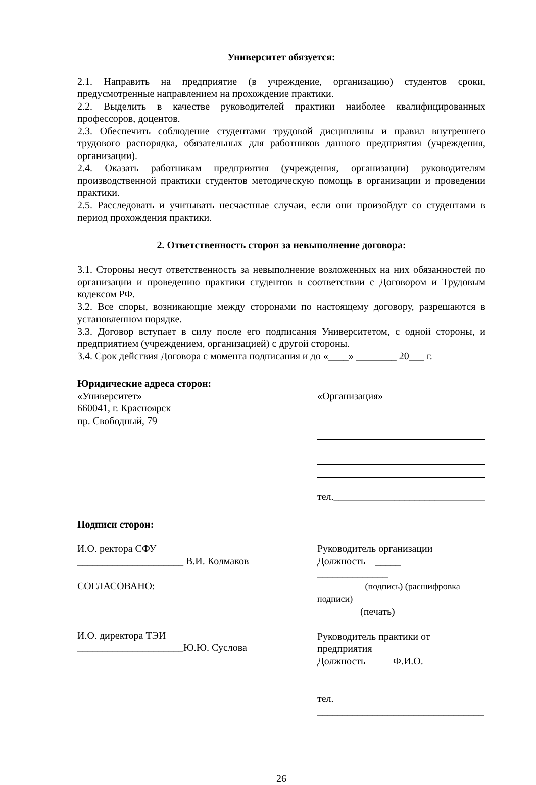Университет обязуется:
2.1. Направить на предприятие (в учреждение, организацию) студентов сроки, предусмотренные направлением на прохождение практики.
2.2. Выделить в качестве руководителей практики наиболее квалифицированных профессоров, доцентов.
2.3. Обеспечить соблюдение студентами трудовой дисциплины и правил внутреннего трудового распорядка, обязательных для работников данного предприятия (учреждения, организации).
2.4. Оказать работникам предприятия (учреждения, организации) руководителям производственной практики студентов методическую помощь в организации и проведении практики.
2.5. Расследовать и учитывать несчастные случаи, если они произойдут со студентами в период прохождения практики.
2. Ответственность сторон за невыполнение договора:
3.1. Стороны несут ответственность за невыполнение возложенных на них обязанностей по организации и проведению практики студентов в соответствии с Договором и Трудовым кодексом РФ.
3.2. Все споры, возникающие между сторонами по настоящему договору, разрешаются в установленном порядке.
3.3. Договор вступает в силу после его подписания Университетом, с одной стороны, и предприятием (учреждением, организацией) с другой стороны.
3.4. Срок действия Договора с момента подписания и до «____» ________ 20___ г.
Юридические адреса сторон:
«Университет»
660041, г. Красноярск
пр. Свободный, 79
«Организация»
тел.______________________________
Подписи сторон:
И.О. ректора СФУ
_____________________ В.И. Колмаков
СОГЛАСОВАНО:
И.О. директора ТЭИ
_____________________Ю.Ю. Суслова
Руководитель организации
Должность _____ ______________
(подпись) (расшифровка подписи)
(печать)
Руководитель практики от предприятия
Должность Ф.И.О.
тел. _________________________________
26